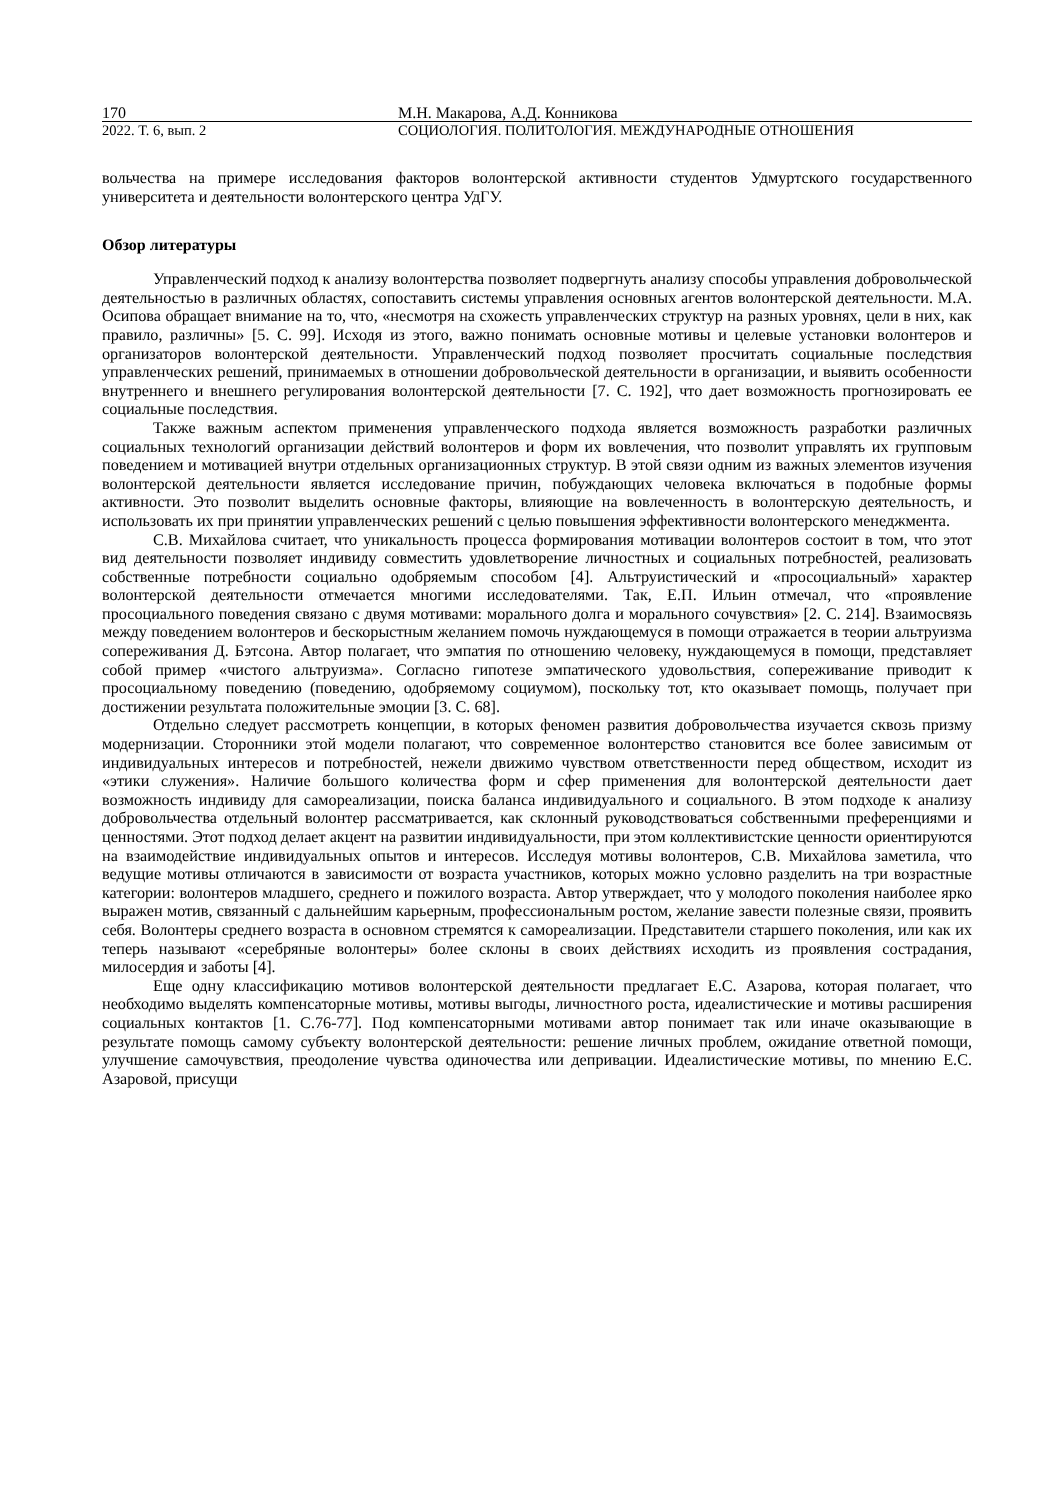170 М.Н. Макарова, А.Д. Конникова
2022. Т. 6, вып. 2 СОЦИОЛОГИЯ. ПОЛИТОЛОГИЯ. МЕЖДУНАРОДНЫЕ ОТНОШЕНИЯ
вольчества на примере исследования факторов волонтерской активности студентов Удмуртского государственного университета и деятельности волонтерского центра УдГУ.
Обзор литературы
Управленческий подход к анализу волонтерства позволяет подвергнуть анализу способы управления добровольческой деятельностью в различных областях, сопоставить системы управления основных агентов волонтерской деятельности. М.А. Осипова обращает внимание на то, что, «несмотря на схожесть управленческих структур на разных уровнях, цели в них, как правило, различны» [5. С. 99]. Исходя из этого, важно понимать основные мотивы и целевые установки волонтеров и организаторов волонтерской деятельности. Управленческий подход позволяет просчитать социальные последствия управленческих решений, принимаемых в отношении добровольческой деятельности в организации, и выявить особенности внутреннего и внешнего регулирования волонтерской деятельности [7. С. 192], что дает возможность прогнозировать ее социальные последствия.
Также важным аспектом применения управленческого подхода является возможность разработки различных социальных технологий организации действий волонтеров и форм их вовлечения, что позволит управлять их групповым поведением и мотивацией внутри отдельных организационных структур. В этой связи одним из важных элементов изучения волонтерской деятельности является исследование причин, побуждающих человека включаться в подобные формы активности. Это позволит выделить основные факторы, влияющие на вовлеченность в волонтерскую деятельность, и использовать их при принятии управленческих решений с целью повышения эффективности волонтерского менеджмента.
С.В. Михайлова считает, что уникальность процесса формирования мотивации волонтеров состоит в том, что этот вид деятельности позволяет индивиду совместить удовлетворение личностных и социальных потребностей, реализовать собственные потребности социально одобряемым способом [4]. Альтруистический и «просоциальный» характер волонтерской деятельности отмечается многими исследователями. Так, Е.П. Ильин отмечал, что «проявление просоциального поведения связано с двумя мотивами: морального долга и морального сочувствия» [2. С. 214]. Взаимосвязь между поведением волонтеров и бескорыстным желанием помочь нуждающемуся в помощи отражается в теории альтруизма сопереживания Д. Бэтсона. Автор полагает, что эмпатия по отношению человеку, нуждающемуся в помощи, представляет собой пример «чистого альтруизма». Согласно гипотезе эмпатического удовольствия, сопереживание приводит к просоциальному поведению (поведению, одобряемому социумом), поскольку тот, кто оказывает помощь, получает при достижении результата положительные эмоции [3. С. 68].
Отдельно следует рассмотреть концепции, в которых феномен развития добровольчества изучается сквозь призму модернизации. Сторонники этой модели полагают, что современное волонтерство становится все более зависимым от индивидуальных интересов и потребностей, нежели движимо чувством ответственности перед обществом, исходит из «этики служения». Наличие большого количества форм и сфер применения для волонтерской деятельности дает возможность индивиду для самореализации, поиска баланса индивидуального и социального. В этом подходе к анализу добровольчества отдельный волонтер рассматривается, как склонный руководствоваться собственными преференциями и ценностями. Этот подход делает акцент на развитии индивидуальности, при этом коллективистские ценности ориентируются на взаимодействие индивидуальных опытов и интересов. Исследуя мотивы волонтеров, С.В. Михайлова заметила, что ведущие мотивы отличаются в зависимости от возраста участников, которых можно условно разделить на три возрастные категории: волонтеров младшего, среднего и пожилого возраста. Автор утверждает, что у молодого поколения наиболее ярко выражен мотив, связанный с дальнейшим карьерным, профессиональным ростом, желание завести полезные связи, проявить себя. Волонтеры среднего возраста в основном стремятся к самореализации. Представители старшего поколения, или как их теперь называют «серебряные волонтеры» более склоны в своих действиях исходить из проявления сострадания, милосердия и заботы [4].
Еще одну классификацию мотивов волонтерской деятельности предлагает Е.С. Азарова, которая полагает, что необходимо выделять компенсаторные мотивы, мотивы выгоды, личностного роста, идеалистические и мотивы расширения социальных контактов [1. С.76-77]. Под компенсаторными мотивами автор понимает так или иначе оказывающие в результате помощь самому субъекту волонтерской деятельности: решение личных проблем, ожидание ответной помощи, улучшение самочувствия, преодоление чувства одиночества или депривации. Идеалистические мотивы, по мнению Е.С. Азаровой, присущи